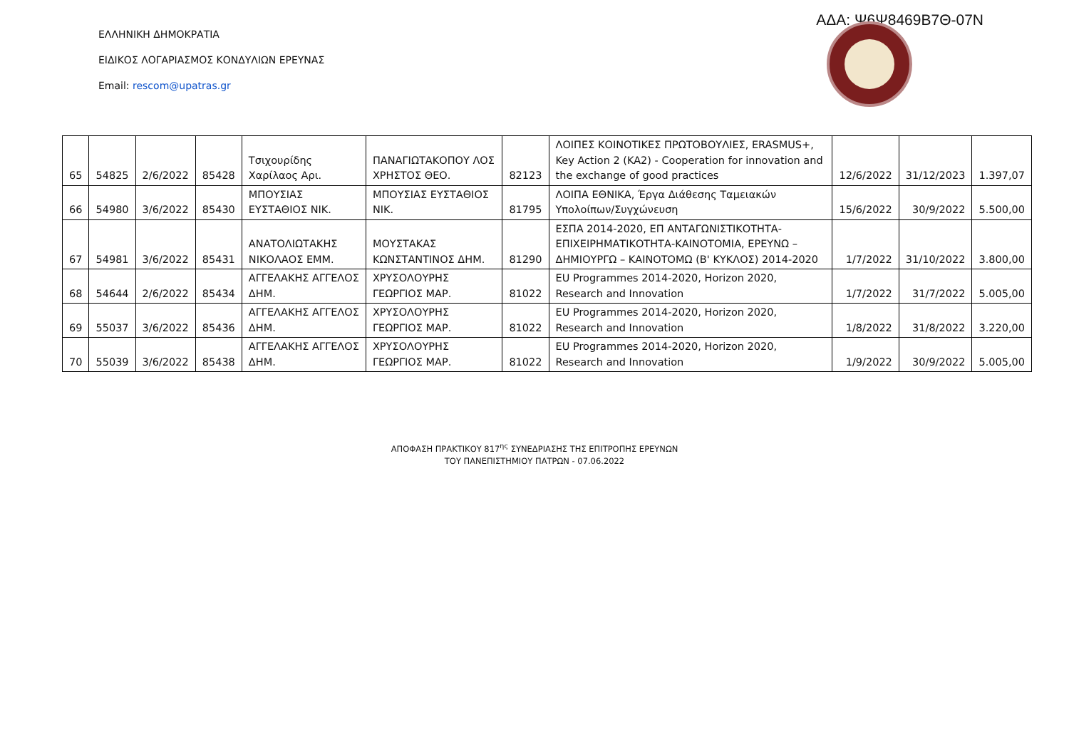ΑΔΑ: Ψ6Ψ8469Β7Θ-07Ν
ΕΛΛΗΝΙΚΗ ΔΗΜΟΚΡΑΤΙΑ
ΕΙΔΙΚΟΣ ΛΟΓΑΡΙΑΣΜΟΣ ΚΟΝΔΥΛΙΩΝ ΕΡΕΥΝΑΣ
Email: rescom@upatras.gr
| 65 | 54825 | 2/6/2022 | 85428 | Τσιχουρίδης Χαρίλαος Αρι. | ΠΑΝΑΓΙΩΤΑΚΟΠΟΥ ΛΟΣ ΧΡΗΣΤΟΣ ΘΕΟ. | 82123 | ΛΟΙΠΕΣ ΚΟΙΝΟΤΙΚΕΣ ΠΡΩΤΟΒΟΥΛΙΕΣ, ERASMUS+, Key Action 2 (KA2) - Cooperation for innovation and the exchange of good practices | 12/6/2022 | 31/12/2023 | 1.397,07 |
| 66 | 54980 | 3/6/2022 | 85430 | ΜΠΟΥΣΙΑΣ ΕΥΣΤΑΘΙΟΣ ΝΙΚ. | ΜΠΟΥΣΙΑΣ ΕΥΣΤΑΘΙΟΣ ΝΙΚ. | 81795 | ΛΟΙΠΑ ΕΘΝΙΚΑ, Έργα Διάθεσης Ταμειακών Υπολοίπων/Συγχώνευση | 15/6/2022 | 30/9/2022 | 5.500,00 |
| 67 | 54981 | 3/6/2022 | 85431 | ΑΝΑΤΟΛΙΩΤΑΚΗΣ ΝΙΚΟΛΑΟΣ ΕΜΜ. | ΜΟΥΣΤΑΚΑΣ ΚΩΝΣΤΑΝΤΙΝΟΣ ΔΗΜ. | 81290 | ΕΣΠΑ 2014-2020, ΕΠ ΑΝΤΑΓΩΝΙΣΤΙΚΟΤΗΤΑ-ΕΠΙΧΕΙΡΗΜΑΤΙΚΟΤΗΤΑ-ΚΑΙΝΟΤΟΜΙΑ, ΕΡΕΥΝΩ – ΔΗΜΙΟΥΡΓΩ – ΚΑΙΝΟΤΟΜΩ (Β' ΚΥΚΛΟΣ) 2014-2020 | 1/7/2022 | 31/10/2022 | 3.800,00 |
| 68 | 54644 | 2/6/2022 | 85434 | ΑΓΓΕΛΑΚΗΣ ΑΓΓΕΛΟΣ ΔΗΜ. | ΧΡΥΣΟΛΟΥΡΗΣ ΓΕΩΡΓΙΟΣ ΜΑΡ. | 81022 | EU Programmes 2014-2020, Horizon 2020, Research and Innovation | 1/7/2022 | 31/7/2022 | 5.005,00 |
| 69 | 55037 | 3/6/2022 | 85436 | ΑΓΓΕΛΑΚΗΣ ΑΓΓΕΛΟΣ ΔΗΜ. | ΧΡΥΣΟΛΟΥΡΗΣ ΓΕΩΡΓΙΟΣ ΜΑΡ. | 81022 | EU Programmes 2014-2020, Horizon 2020, Research and Innovation | 1/8/2022 | 31/8/2022 | 3.220,00 |
| 70 | 55039 | 3/6/2022 | 85438 | ΑΓΓΕΛΑΚΗΣ ΑΓΓΕΛΟΣ ΔΗΜ. | ΧΡΥΣΟΛΟΥΡΗΣ ΓΕΩΡΓΙΟΣ ΜΑΡ. | 81022 | EU Programmes 2014-2020, Horizon 2020, Research and Innovation | 1/9/2022 | 30/9/2022 | 5.005,00 |
ΑΠΟΦΑΣΗ ΠΡΑΚΤΙΚΟΥ 817<sup>ης</sup> ΣΥΝΕΔΡΙΑΣΗΣ ΤΗΣ ΕΠΙΤΡΟΠΗΣ ΕΡΕΥΝΩΝ
ΤΟΥ ΠΑΝΕΠΙΣΤΗΜΙΟΥ ΠΑΤΡΩΝ - 07.06.2022